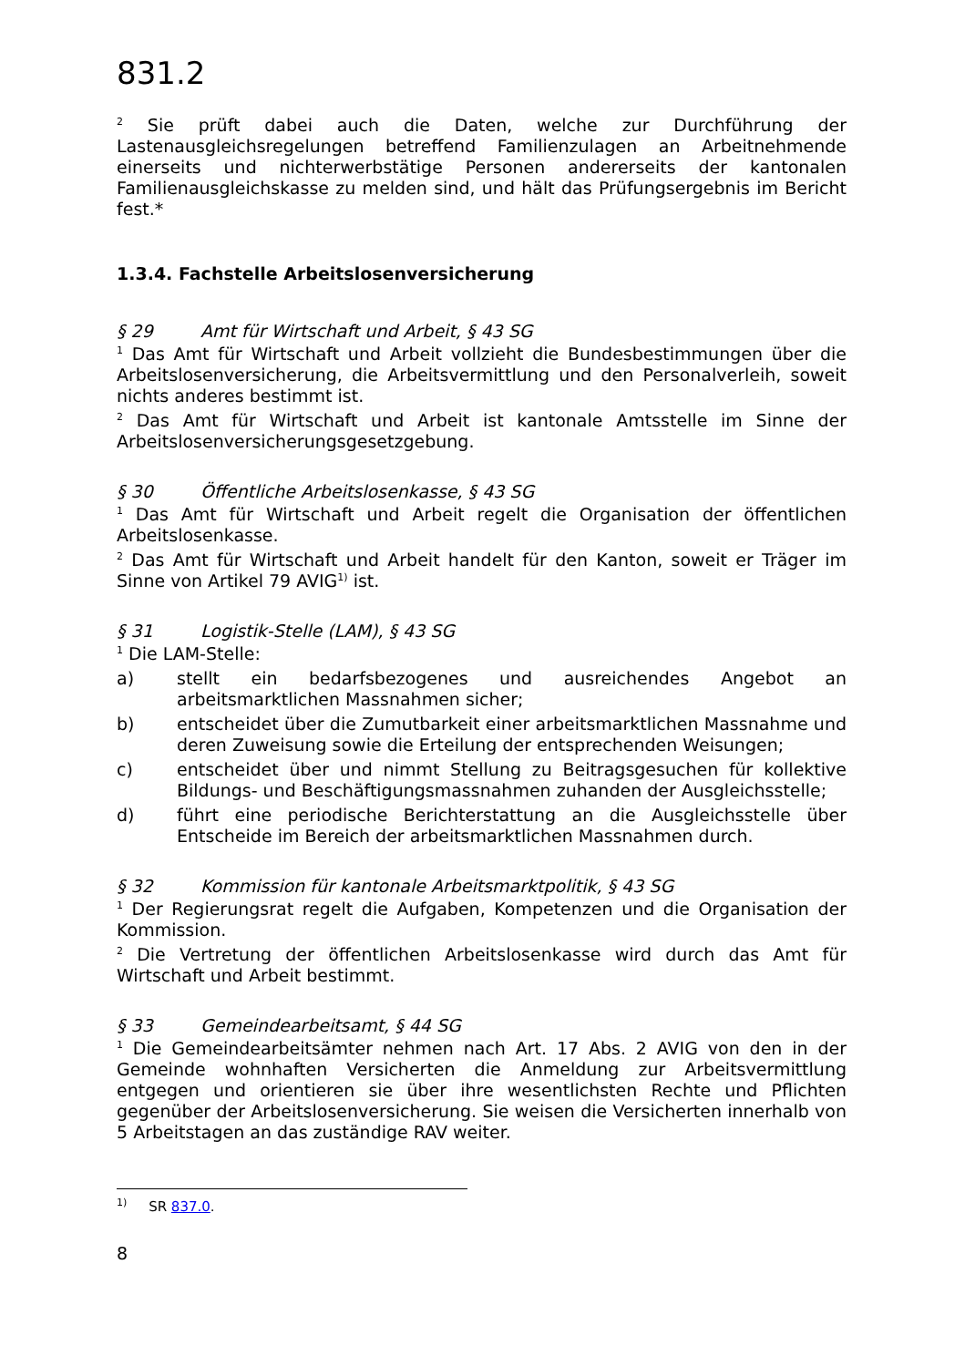831.2
<sup>2</sup> Sie prüft dabei auch die Daten, welche zur Durchführung der Lastenausgleichsregelungen betreffend Familienzulagen an Arbeitnehmende einerseits und nichterwerbstätige Personen andererseits der kantonalen Familienausgleichskasse zu melden sind, und hält das Prüfungsergebnis im Bericht fest.*
1.3.4. Fachstelle Arbeitslosenversicherung
§ 29 Amt für Wirtschaft und Arbeit, § 43 SG
<sup>1</sup> Das Amt für Wirtschaft und Arbeit vollzieht die Bundesbestimmungen über die Arbeitslosenversicherung, die Arbeitsvermittlung und den Personalverleih, soweit nichts anderes bestimmt ist.
<sup>2</sup> Das Amt für Wirtschaft und Arbeit ist kantonale Amtsstelle im Sinne der Arbeitslosenversicherungsgesetzgebung.
§ 30 Öffentliche Arbeitslosenkasse, § 43 SG
<sup>1</sup> Das Amt für Wirtschaft und Arbeit regelt die Organisation der öffentlichen Arbeitslosenkasse.
<sup>2</sup> Das Amt für Wirtschaft und Arbeit handelt für den Kanton, soweit er Träger im Sinne von Artikel 79 AVIG<sup>1)</sup> ist.
§ 31 Logistik-Stelle (LAM), § 43 SG
<sup>1</sup> Die LAM-Stelle:
a) stellt ein bedarfsbezogenes und ausreichendes Angebot an arbeitsmarktlichen Massnahmen sicher;
b) entscheidet über die Zumutbarkeit einer arbeitsmarktlichen Massnahme und deren Zuweisung sowie die Erteilung der entsprechenden Weisungen;
c) entscheidet über und nimmt Stellung zu Beitragsgesuchen für kollektive Bildungs- und Beschäftigungsmassnahmen zuhanden der Ausgleichsstelle;
d) führt eine periodische Berichterstattung an die Ausgleichsstelle über Entscheide im Bereich der arbeitsmarktlichen Massnahmen durch.
§ 32 Kommission für kantonale Arbeitsmarktpolitik, § 43 SG
<sup>1</sup> Der Regierungsrat regelt die Aufgaben, Kompetenzen und die Organisation der Kommission.
<sup>2</sup> Die Vertretung der öffentlichen Arbeitslosenkasse wird durch das Amt für Wirtschaft und Arbeit bestimmt.
§ 33 Gemeindearbeitsamt, § 44 SG
<sup>1</sup> Die Gemeindearbeitsämter nehmen nach Art. 17 Abs. 2 AVIG von den in der Gemeinde wohnhaften Versicherten die Anmeldung zur Arbeitsvermittlung entgegen und orientieren sie über ihre wesentlichsten Rechte und Pflichten gegenüber der Arbeitslosenversicherung. Sie weisen die Versicherten innerhalb von 5 Arbeitstagen an das zuständige RAV weiter.
<sup>1)</sup> SR 837.0.
8